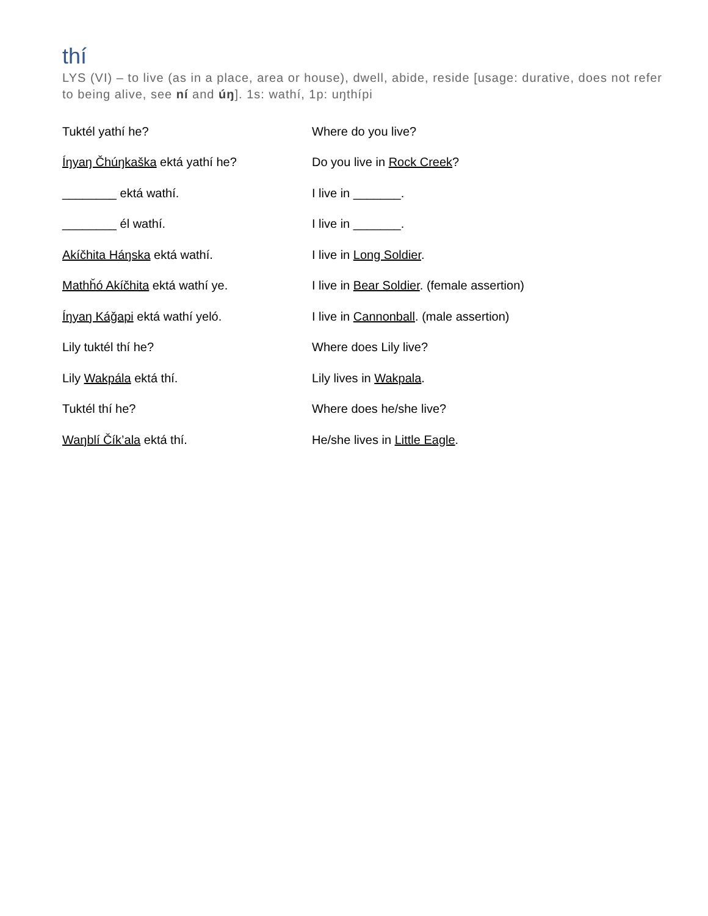thí
LYS (VI) – to live (as in a place, area or house), dwell, abide, reside [usage: durative, does not refer to being alive, see ní and úŋ]. 1s: wathí, 1p: uŋthípi
| Tuktél yathí he? | Where do you live? |
| Íŋyaŋ Čhúŋkaška ektá yathí he? | Do you live in Rock Creek ? |
| ________ ektá wathí. | I live in _______. |
| ________ él wathí. | I live in _______. |
| Akíčhita Háŋska ektá wathí. | I live in Long Soldier . |
| Mathȟó Akíčhita ektá wathí ye. | I live in Bear Soldier . (female assertion) |
| Íŋyaŋ Káǧapi ektá wathí yeló. | I live in Cannonball . (male assertion) |
| Lily tuktél thí he? | Where does Lily live? |
| Lily Wakpála ektá thí. | Lily lives in Wakpala . |
| Tuktél thí he? | Where does he/she live? |
| Waŋblí Čík’ala ektá thí. | He/she lives in Little Eagle . |